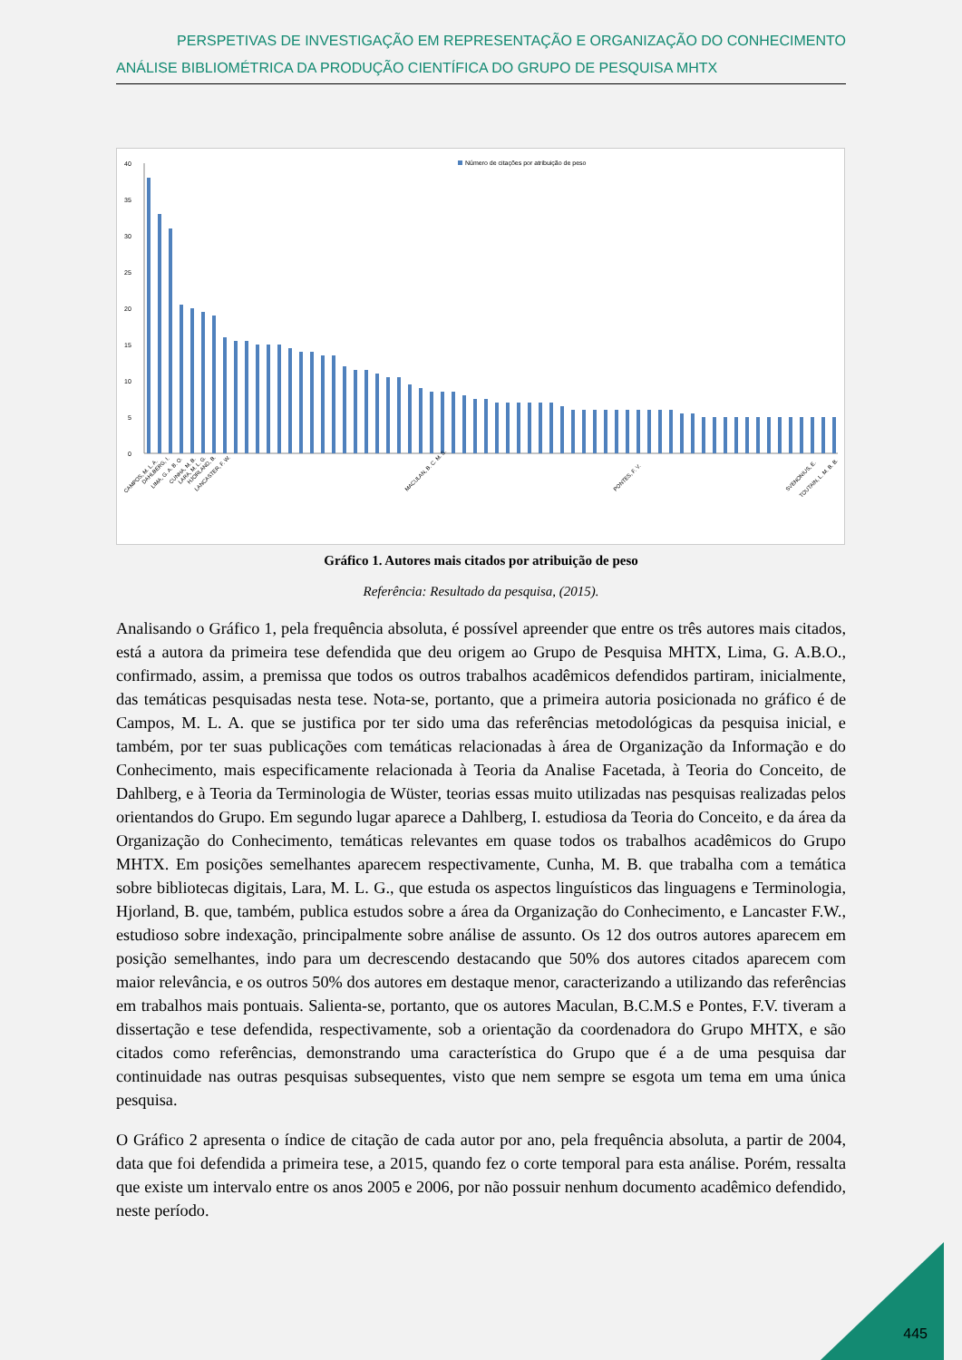PERSPETIVAS DE INVESTIGAÇÃO EM REPRESENTAÇÃO E ORGANIZAÇÃO DO CONHECIMENTO
ANÁLISE BIBLIOMÉTRICA DA PRODUÇÃO CIENTÍFICA DO GRUPO DE PESQUISA MHTX
Número de citações por atribuição de peso
0
5
10
15
20
25
30
35
40
CAMPOS, M. L. A.
DAHLBERG, I.
LIMA, G. A. B. O.
CUNHA, M. B.
LARA, M. L. G.
HJORLAND, B.
LANCASTER, F. W.
MACULAN, B. C. M. S.
PONTES, F. V.
SVENONIUS, E.
TOUTAIN, L. M. B. B.
Gráfico 1. Autores mais citados por atribuição de peso
Referência: Resultado da pesquisa, (2015).
Analisando o Gráfico 1, pela frequência absoluta, é possível apreender que entre os três autores mais citados, está a autora da primeira tese defendida que deu origem ao Grupo de Pesquisa MHTX, Lima, G. A.B.O., confirmado, assim, a premissa que todos os outros trabalhos acadêmicos defendidos partiram, inicialmente, das temáticas pesquisadas nesta tese. Nota-se, portanto, que a primeira autoria posicionada no gráfico é de Campos, M. L. A. que se justifica por ter sido uma das referências metodológicas da pesquisa inicial, e também, por ter suas publicações com temáticas relacionadas à área de Organização da Informação e do Conhecimento, mais especificamente relacionada à Teoria da Analise Facetada, à Teoria do Conceito, de Dahlberg, e à Teoria da Terminologia de Wüster, teorias essas muito utilizadas nas pesquisas realizadas pelos orientandos do Grupo. Em segundo lugar aparece a Dahlberg, I. estudiosa da Teoria do Conceito, e da área da Organização do Conhecimento, temáticas relevantes em quase todos os trabalhos acadêmicos do Grupo MHTX. Em posições semelhantes aparecem respectivamente, Cunha, M. B. que trabalha com a temática sobre bibliotecas digitais, Lara, M. L. G., que estuda os aspectos linguísticos das linguagens e Terminologia, Hjorland, B. que, também, publica estudos sobre a área da Organização do Conhecimento, e Lancaster F.W., estudioso sobre indexação, principalmente sobre análise de assunto. Os 12 dos outros autores aparecem em posição semelhantes, indo para um decrescendo destacando que 50% dos autores citados aparecem com maior relevância, e os outros 50% dos autores em destaque menor, caracterizando a utilizando das referências em trabalhos mais pontuais. Salienta-se, portanto, que os autores Maculan, B.C.M.S e Pontes, F.V. tiveram a dissertação e tese defendida, respectivamente, sob a orientação da coordenadora do Grupo MHTX, e são citados como referências, demonstrando uma característica do Grupo que é a de uma pesquisa dar continuidade nas outras pesquisas subsequentes, visto que nem sempre se esgota um tema em uma única pesquisa.
O Gráfico 2 apresenta o índice de citação de cada autor por ano, pela frequência absoluta, a partir de 2004, data que foi defendida a primeira tese, a 2015, quando fez o corte temporal para esta análise. Porém, ressalta que existe um intervalo entre os anos 2005 e 2006, por não possuir nenhum documento acadêmico defendido, neste período.
445